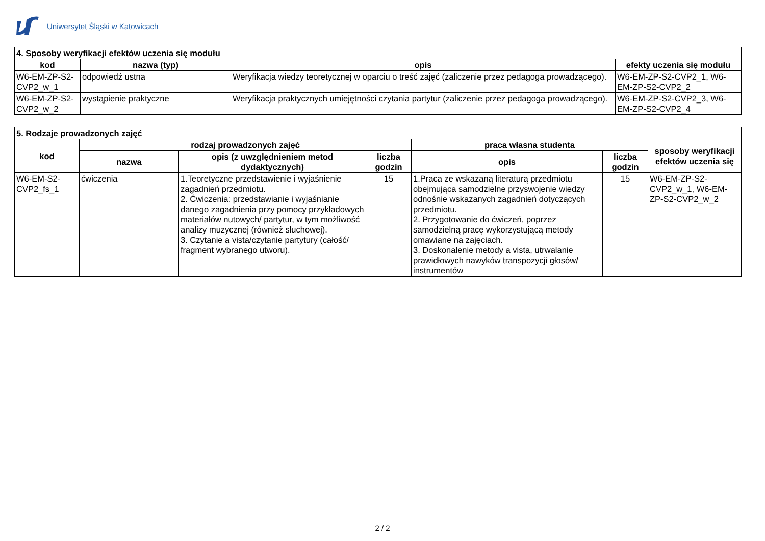Uniwersytet Śląski w Katowicach
| 4. Sposoby weryfikacji efektów uczenia się modułu | | | |
| --- | --- | --- | --- |
| kod | nazwa (typ) | opis | efekty uczenia się modułu |
| W6-EM-ZP-S2-CVP2_w_1 | odpowiedź ustna | Weryfikacja wiedzy teoretycznej w oparciu o treść zajęć (zaliczenie przez pedagoga prowadzącego). | W6-EM-ZP-S2-CVP2_1, W6-EM-ZP-S2-CVP2_2 |
| W6-EM-ZP-S2-CVP2_w_2 | wystąpienie praktyczne | Weryfikacja praktycznych umiejętności czytania partytur (zaliczenie przez pedagoga prowadzącego). | W6-EM-ZP-S2-CVP2_3, W6-EM-ZP-S2-CVP2_4 |
| 5. Rodzaje prowadzonych zajęć | | | | | | |
| --- | --- | --- | --- | --- | --- | --- |
| kod | rodzaj prowadzonych zajęć | | | praca własna studenta | | sposoby weryfikacji efektów uczenia się |
| | nazwa | opis (z uwzględnieniem metod dydaktycznych) | liczba godzin | opis | liczba godzin | |
| W6-EM-S2-CVP2_fs_1 | ćwiczenia | 1.Teoretyczne przedstawienie i wyjaśnienie zagadnień przedmiotu. 2. Ćwiczenia: przedstawianie i wyjaśnianie danego zagadnienia przy pomocy przykładowych materiałów nutowych/ partytur, w tym możliwość analizy muzycznej (również słuchowej). 3. Czytanie a vista/czytanie partytury (całość/ fragment wybranego utworu). | 15 | 1.Praca ze wskazaną literaturą przedmiotu obejmująca samodzielne przyswojenie wiedzy odnośnie wskazanych zagadnień dotyczących przedmiotu. 2. Przygotowanie do ćwiczeń, poprzez samodzielną pracę wykorzystującą metody omawiane na zajęciach. 3. Doskonalenie metody a vista, utrwalanie prawidłowych nawyków transpozycji głosów/ instrumentów | 15 | W6-EM-ZP-S2-CVP2_w_1, W6-EM-ZP-S2-CVP2_w_2 |
2 / 2